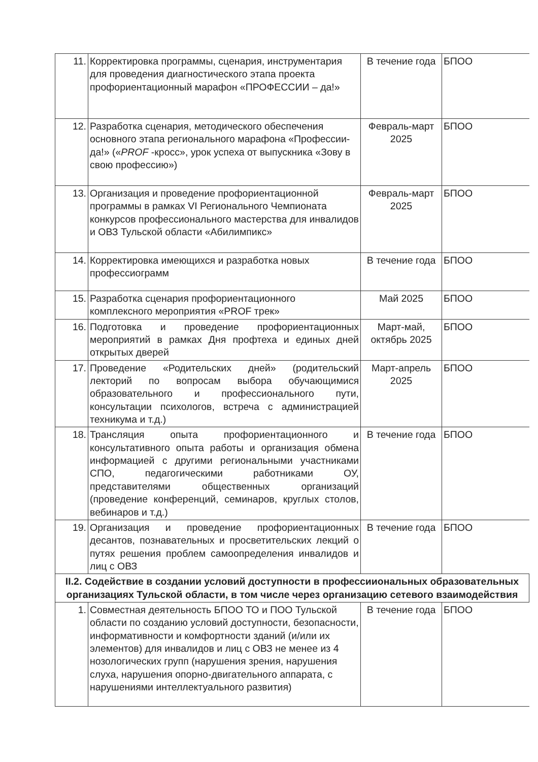| 11. | Корректировка программы, сценария, инструментария для проведения диагностического этапа проекта профориентационный марафон «ПРОФЕССИИ – да!» | В течение года | БПОО |
| 12. | Разработка сценария, методического обеспечения основного этапа регионального марафона «Профессии-да!» (« PROF -кросс», урок успеха от выпускника «Зову в свою профессию») | Февраль-март 2025 | БПОО |
| 13. | Организация и проведение профориентационной программы в рамках VI Регионального Чемпионата конкурсов профессионального мастерства для инвалидов и ОВЗ Тульской области «Абилимпикс» | Февраль-март 2025 | БПОО |
| 14. | Корректировка имеющихся и разработка новых профессиограмм | В течение года | БПОО |
| 15. | Разработка сценария профориентационного комплексного мероприятия «PROF трек» | Май 2025 | БПОО |
| 16. | Подготовка и проведение профориентационных мероприятий в рамках Дня профтеха и единых дней открытых дверей | Март-май, октябрь 2025 | БПОО |
| 17. | Проведение «Родительских дней» (родительский лекторий по вопросам выбора обучающимися образовательного и профессионального пути, консультации психологов, встреча с администрацией техникума и т.д.) | Март-апрель 2025 | БПОО |
| 18. | Трансляция опыта профориентационного и консультативного опыта работы и организация обмена информацией с другими региональными участниками СПО, педагогическими работниками ОУ, представителями общественных организаций (проведение конференций, семинаров, круглых столов, вебинаров и т.д.) | В течение года | БПОО |
| 19. | Организация и проведение профориентационных десантов, познавательных и просветительских лекций о путях решения проблем самоопределения инвалидов и лиц с ОВЗ | В течение года | БПОО |
| II.2. Содействие в создании условий доступности в профессииональных образовательных организациях Тульской области, в том числе через организацию сетевого взаимодействия | | | |
| 1. | Совместная деятельность БПОО ТО и ПОО Тульской области по созданию условий доступности, безопасности, информативности и комфортности зданий (и/или их элементов) для инвалидов и лиц с ОВЗ не менее из 4 нозологических групп (нарушения зрения, нарушения слуха, нарушения опорно-двигательного аппарата, с нарушениями интеллектуального развития) | В течение года | БПОО |